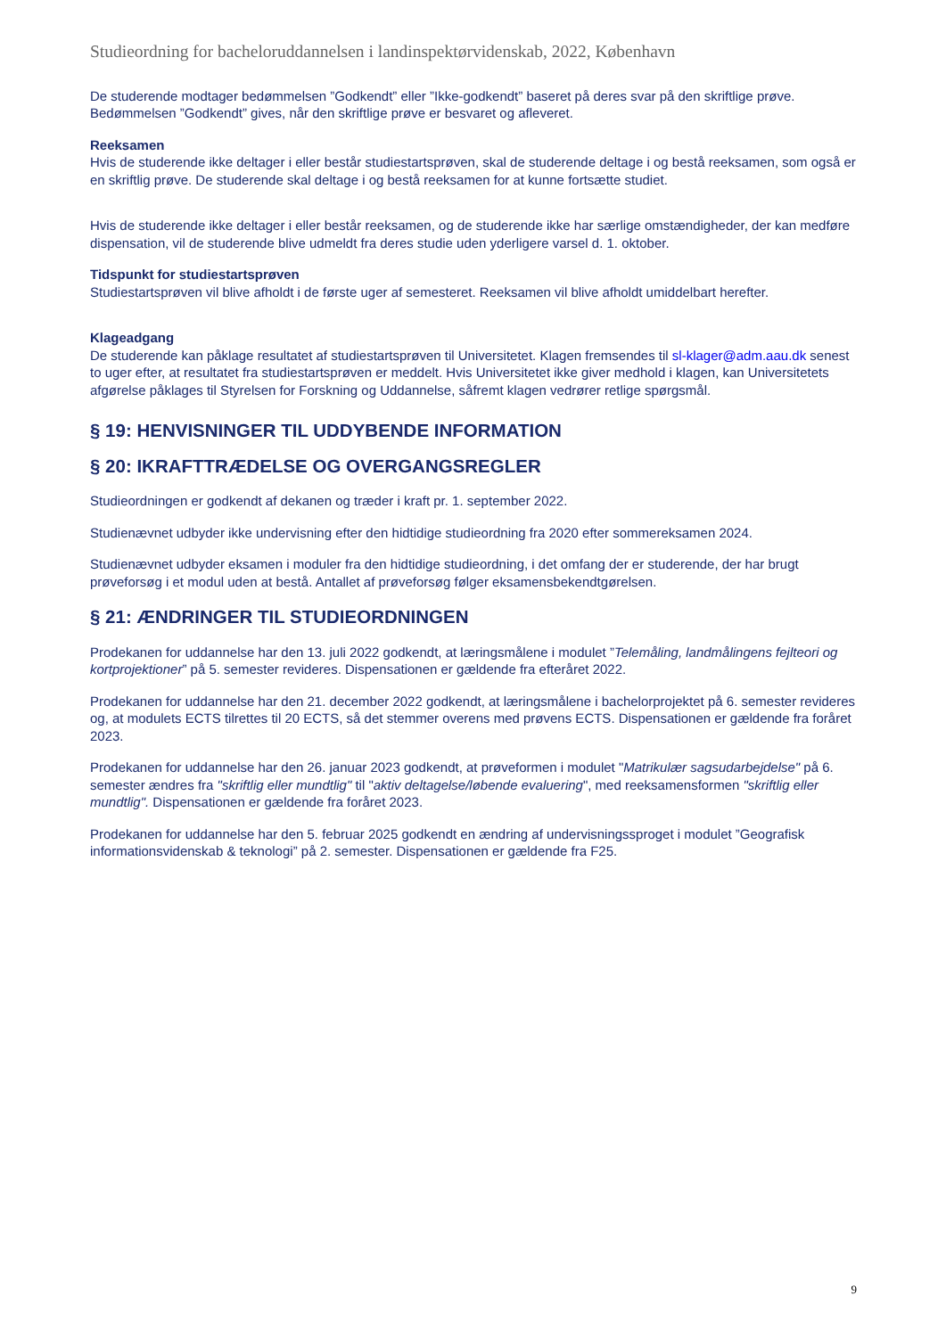Studieordning for bacheloruddannelsen i landinspektørvidenskab, 2022, København
De studerende modtager bedømmelsen ”Godkendt” eller ”Ikke-godkendt” baseret på deres svar på den skriftlige prøve. Bedømmelsen ”Godkendt” gives, når den skriftlige prøve er besvaret og afleveret.
Reeksamen
Hvis de studerende ikke deltager i eller består studiestartsprøven, skal de studerende deltage i og bestå reeksamen, som også er en skriftlig prøve. De studerende skal deltage i og bestå reeksamen for at kunne fortsætte studiet.
Hvis de studerende ikke deltager i eller består reeksamen, og de studerende ikke har særlige omstændigheder, der kan medføre dispensation, vil de studerende blive udmeldt fra deres studie uden yderligere varsel d. 1. oktober.
Tidspunkt for studiestartsprøven
Studiestartsprøven vil blive afholdt i de første uger af semesteret. Reeksamen vil blive afholdt umiddelbart herefter.
Klageadgang
De studerende kan påklage resultatet af studiestartsprøven til Universitetet. Klagen fremsendes til sl-klager@adm.aau.dk senest to uger efter, at resultatet fra studiestartsprøven er meddelt. Hvis Universitetet ikke giver medhold i klagen, kan Universitetets afgørelse påklages til Styrelsen for Forskning og Uddannelse, såfremt klagen vedrører retlige spørgsmål.
§ 19: HENVISNINGER TIL UDDYBENDE INFORMATION
§ 20: IKRAFTTRÆDELSE OG OVERGANGSREGLER
Studieordningen er godkendt af dekanen og træder i kraft pr. 1. september 2022.
Studienævnet udbyder ikke undervisning efter den hidtidige studieordning fra 2020 efter sommereksamen 2024.
Studienævnet udbyder eksamen i moduler fra den hidtidige studieordning, i det omfang der er studerende, der har brugt prøveforsøg i et modul uden at bestå. Antallet af prøveforsøg følger eksamensbekendtgørelsen.
§ 21: ÆNDRINGER TIL STUDIEORDNINGEN
Prodekanen for uddannelse har den 13. juli 2022 godkendt, at læringsmålene i modulet ”Telemåling, landmålingens fejlteori og kortprojektioner” på 5. semester revideres. Dispensationen er gældende fra efteråret 2022.
Prodekanen for uddannelse har den 21. december 2022 godkendt, at læringsmålene i bachelorprojektet på 6. semester revideres og, at modulets ECTS tilrettes til 20 ECTS, så det stemmer overens med prøvens ECTS. Dispensationen er gældende fra foråret 2023.
Prodekanen for uddannelse har den 26. januar 2023 godkendt, at prøveformen i modulet "Matrikulær sagsudarbejdelse" på 6. semester ændres fra "skriftlig eller mundtlig" til "aktiv deltagelse/løbende evaluering", med reeksamensformen "skriftlig eller mundtlig". Dispensationen er gældende fra foråret 2023.
Prodekanen for uddannelse har den 5. februar 2025 godkendt en ændring af undervisningssproget i modulet ”Geografisk informationsvidenskab & teknologi” på 2. semester. Dispensationen er gældende fra F25.
9